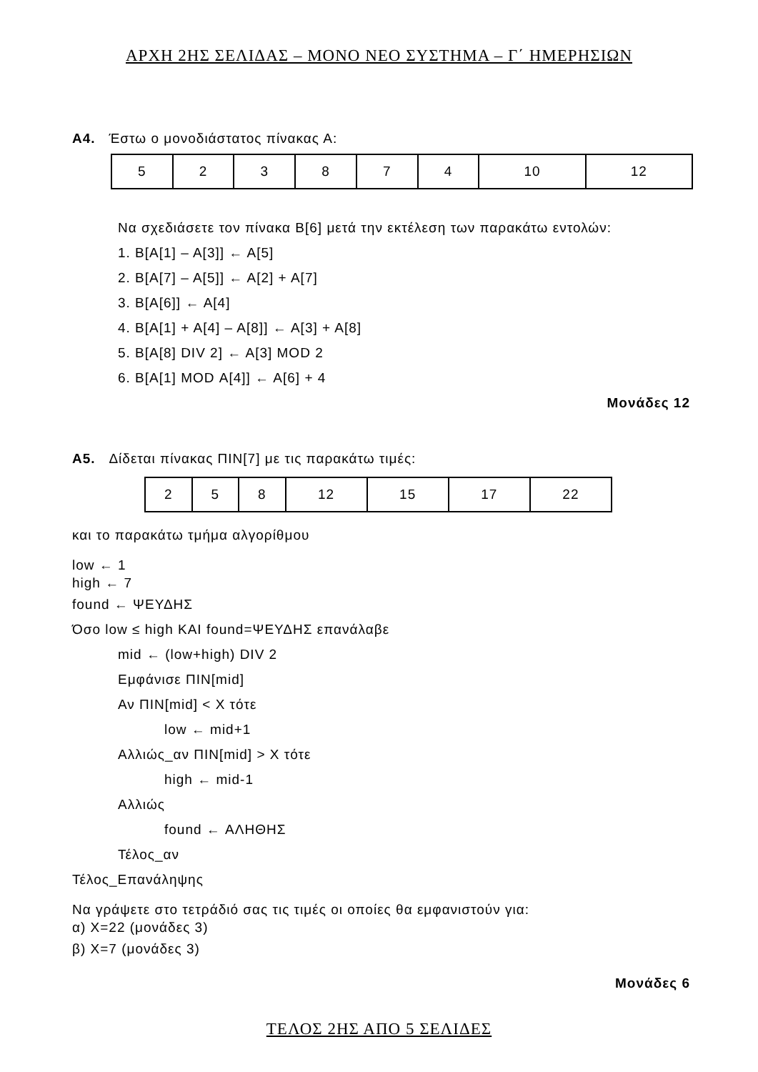ΑΡΧΗ 2ΗΣ ΣΕΛΙΔΑΣ – ΜΟΝΟ ΝΕΟ ΣΥΣΤΗΜΑ – Γ΄ ΗΜΕΡΗΣΙΩΝ
Α4. Έστω ο μονοδιάστατος πίνακας Α:
| 5 | 2 | 3 | 8 | 7 | 4 | 10 | 12 |
Να σχεδιάσετε τον πίνακα Β[6] μετά την εκτέλεση των παρακάτω εντολών:
1. Β[Α[1] – Α[3]] ← Α[5]
2. Β[Α[7] – Α[5]] ← Α[2] + Α[7]
3. Β[Α[6]] ← Α[4]
4. Β[Α[1] + Α[4] – Α[8]] ← Α[3] + Α[8]
5. Β[Α[8] DIV 2] ← Α[3] MOD 2
6. Β[Α[1] MOD Α[4]] ← Α[6] + 4
Μονάδες 12
Α5. Δίδεται πίνακας ΠΙΝ[7] με τις παρακάτω τιμές:
| 2 | 5 | 8 | 12 | 15 | 17 | 22 |
και το παρακάτω τμήμα αλγορίθμου
low ← 1
high ← 7
found ← ΨΕΥΔΗΣ
Όσο low ≤ high ΚΑΙ found=ΨΕΥΔΗΣ επανάλαβε
mid ← (low+high) DIV 2
Εμφάνισε ΠΙΝ[mid]
Αν ΠΙΝ[mid] < X τότε
low ← mid+1
Αλλιώς_αν ΠΙΝ[mid] > X τότε
high ← mid-1
Αλλιώς
found ← ΑΛΗΘΗΣ
Τέλος_αν
Τέλος_Επανάληψης
Να γράψετε στο τετράδιό σας τις τιμές οι οποίες θα εμφανιστούν για:
α) X=22 (μονάδες 3)
β) X=7 (μονάδες 3)
Μονάδες 6
ΤΕΛΟΣ 2ΗΣ ΑΠΟ 5 ΣΕΛΙΔΕΣ